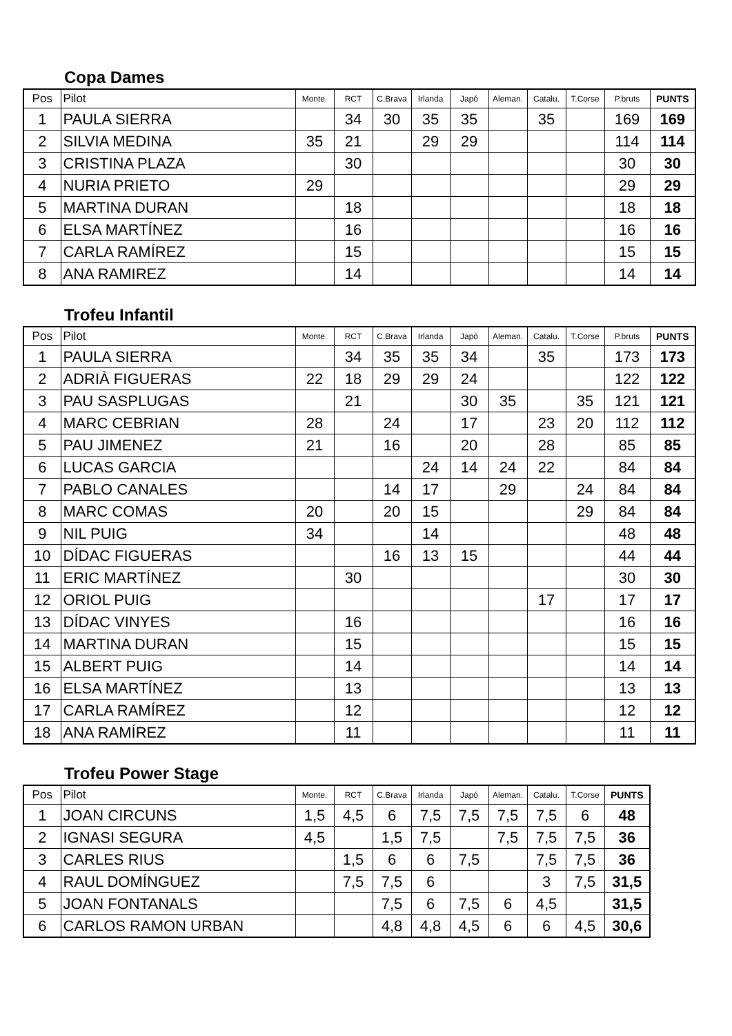Copa Dames
| Pos | Pilot | Monte. | RCT | C.Brava | Irlanda | Japó | Aleman. | Catalu. | T.Corse | P.bruts | PUNTS |
| --- | --- | --- | --- | --- | --- | --- | --- | --- | --- | --- | --- |
| 1 | PAULA SIERRA | | 34 | 30 | 35 | 35 | | 35 | | 169 | 169 |
| 2 | SILVIA MEDINA | 35 | 21 | | 29 | 29 | | | | 114 | 114 |
| 3 | CRISTINA PLAZA | | 30 | | | | | | | 30 | 30 |
| 4 | NURIA PRIETO | 29 | | | | | | | | 29 | 29 |
| 5 | MARTINA DURAN | | 18 | | | | | | | 18 | 18 |
| 6 | ELSA MARTÍNEZ | | 16 | | | | | | | 16 | 16 |
| 7 | CARLA RAMÍREZ | | 15 | | | | | | | 15 | 15 |
| 8 | ANA RAMIREZ | | 14 | | | | | | | 14 | 14 |
Trofeu Infantil
| Pos | Pilot | Monte. | RCT | C.Brava | Irlanda | Japó | Aleman. | Catalu. | T.Corse | P.bruts | PUNTS |
| --- | --- | --- | --- | --- | --- | --- | --- | --- | --- | --- | --- |
| 1 | PAULA SIERRA | | 34 | 35 | 35 | 34 | | 35 | | 173 | 173 |
| 2 | ADRIÀ FIGUERAS | 22 | 18 | 29 | 29 | 24 | | | | 122 | 122 |
| 3 | PAU SASPLUGAS | | 21 | | | 30 | 35 | | 35 | 121 | 121 |
| 4 | MARC CEBRIAN | 28 | | 24 | | 17 | | 23 | 20 | 112 | 112 |
| 5 | PAU JIMENEZ | 21 | | 16 | | 20 | | 28 | | 85 | 85 |
| 6 | LUCAS GARCIA | | | | 24 | 14 | 24 | 22 | | 84 | 84 |
| 7 | PABLO CANALES | | | 14 | 17 | | 29 | | 24 | 84 | 84 |
| 8 | MARC COMAS | 20 | | 20 | 15 | | | | 29 | 84 | 84 |
| 9 | NIL PUIG | 34 | | | 14 | | | | | 48 | 48 |
| 10 | DÍDAC FIGUERAS | | | 16 | 13 | 15 | | | | 44 | 44 |
| 11 | ERIC MARTÍNEZ | | 30 | | | | | | | 30 | 30 |
| 12 | ORIOL PUIG | | | | | | | 17 | | 17 | 17 |
| 13 | DÍDAC VINYES | | 16 | | | | | | | 16 | 16 |
| 14 | MARTINA DURAN | | 15 | | | | | | | 15 | 15 |
| 15 | ALBERT PUIG | | 14 | | | | | | | 14 | 14 |
| 16 | ELSA MARTÍNEZ | | 13 | | | | | | | 13 | 13 |
| 17 | CARLA RAMÍREZ | | 12 | | | | | | | 12 | 12 |
| 18 | ANA RAMÍREZ | | 11 | | | | | | | 11 | 11 |
Trofeu Power Stage
| Pos | Pilot | Monte. | RCT | C.Brava | Irlanda | Japó | Aleman. | Catalu. | T.Corse | PUNTS |
| --- | --- | --- | --- | --- | --- | --- | --- | --- | --- | --- |
| 1 | JOAN CIRCUNS | 1,5 | 4,5 | 6 | 7,5 | 7,5 | 7,5 | 7,5 | 6 | 48 |
| 2 | IGNASI SEGURA | 4,5 | | 1,5 | 7,5 | | 7,5 | 7,5 | 7,5 | 36 |
| 3 | CARLES RIUS | | 1,5 | 6 | 6 | 7,5 | | 7,5 | 7,5 | 36 |
| 4 | RAUL DOMÍNGUEZ | | 7,5 | 7,5 | 6 | | | 3 | 7,5 | 31,5 |
| 5 | JOAN FONTANALS | | | 7,5 | 6 | 7,5 | 6 | 4,5 | | 31,5 |
| 6 | CARLOS RAMON URBAN | | | 4,8 | 4,8 | 4,5 | 6 | 6 | 4,5 | 30,6 |